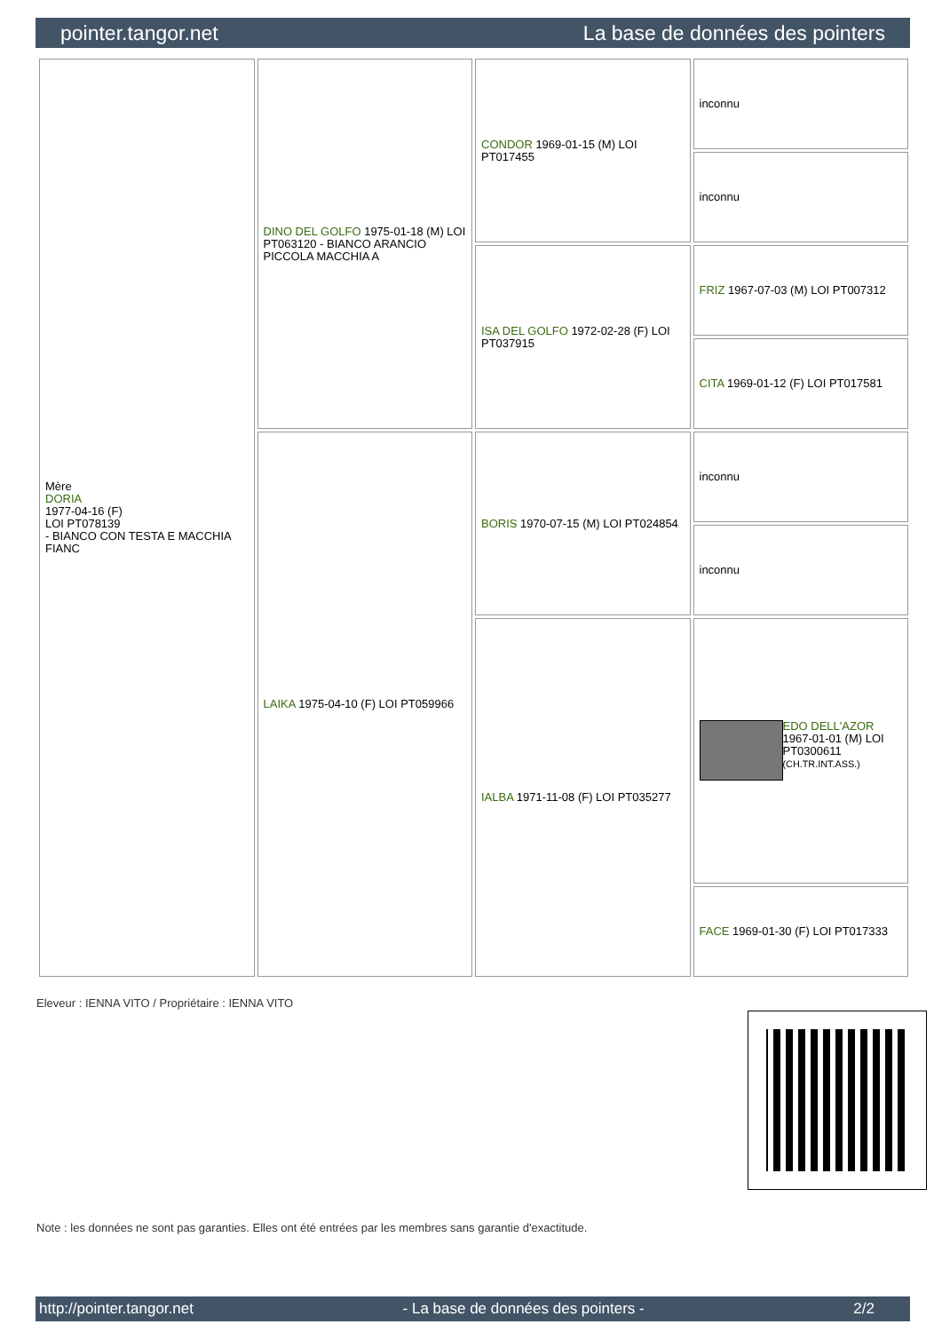pointer.tangor.net La base de données des pointers
| Mère DORIA 1977-04-16 (F) LOI PT078139 - BIANCO CON TESTA E MACCHIA FIANC | DINO DEL GOLFO 1975-01-18 (M) LOI PT063120 - BIANCO ARANCIO PICCOLA MACCHIA A | CONDOR 1969-01-15 (M) LOI PT017455 | inconnu |
| | | | inconnu |
| | | ISA DEL GOLFO 1972-02-28 (F) LOI PT037915 | FRIZ 1967-07-03 (M) LOI PT007312 |
| | | | CITA 1969-01-12 (F) LOI PT017581 |
| | LAIKA 1975-04-10 (F) LOI PT059966 | BORIS 1970-07-15 (M) LOI PT024854 | inconnu |
| | | | inconnu |
| | | IALBA 1971-11-08 (F) LOI PT035277 | EDO DELL'AZOR 1967-01-01 (M) LOI PT0300611 (CH.TR.INT.ASS.) |
| | | | FACE 1969-01-30 (F) LOI PT017333 |
Eleveur : IENNA VITO / Propriétaire : IENNA VITO
Note : les données ne sont pas garanties. Elles ont été entrées par les membres sans garantie d'exactitude.
http://pointer.tangor.net - La base de données des pointers - 2/2